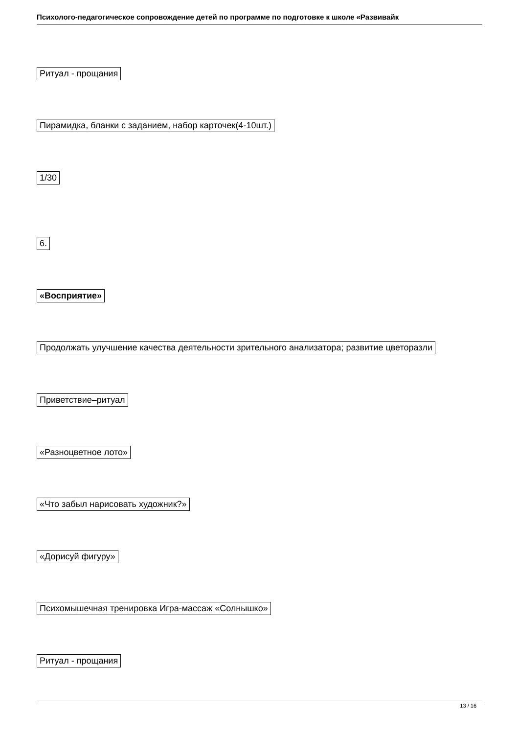Психолого-педагогическое сопровождение детей по программе по подготовке к школе «Развивайк
Ритуал - прощания
Пирамидка, бланки с заданием, набор карточек(4-10шт.)
1/30
6.
«Восприятие»
Продолжать улучшение качества деятельности зрительного анализатора; развитие цветоразли
Приветствие–ритуал
«Разноцветное лото»
«Что забыл нарисовать художник?»
«Дорисуй фигуру»
Психомышечная тренировка Игра-массаж «Солнышко»
Ритуал - прощания
13 / 16